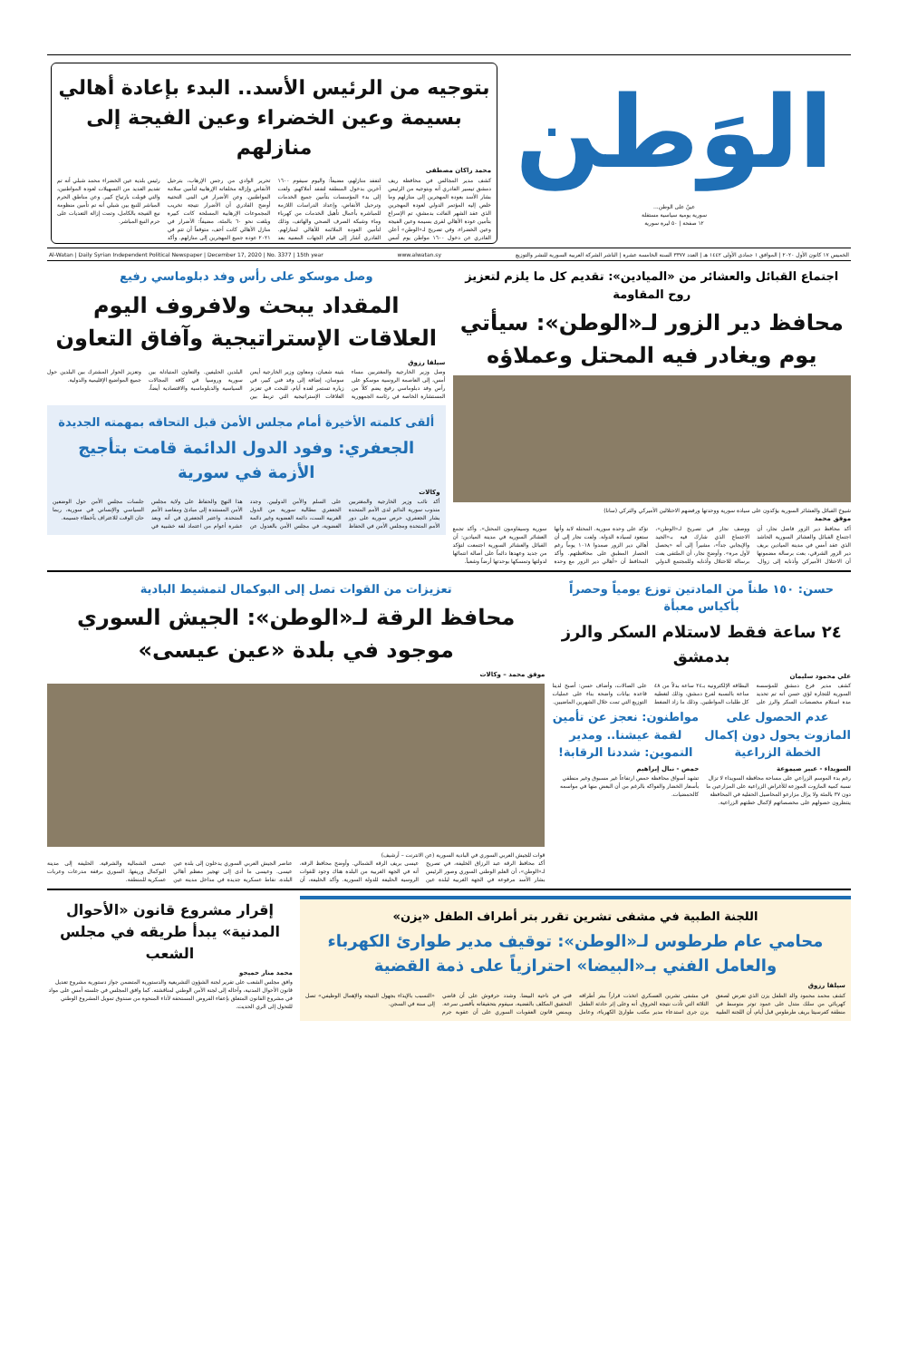الوَطن
عينٌ على الوطن...
سورية يومية سياسية مستقلة
١٢ صفحة | ٥٠ ليرة سورية
بتوجيه من الرئيس الأسد.. البدء بإعادة أهالي بسيمة وعين الخضراء وعين الفيجة إلى منازلهم
محمد راكان مصطفى
كشف مدير المجالس في محافظة ريف دمشق تيسير القادري أنه وبتوجيه من الرئيس بشار الأسد بعودة المهجرين إلى منازلهم وما خلص إليه المؤتمر الدولي لعودة المهجرين الذي عقد الشهر الفائت بدمشق، تم الإسراع بتأمين عودة الأهالي لقرى بسيمة وعين الفيجة وعين الخضراء. وفي تصريح لـ«الوطن» أعلن القادري عن دخول ١٦٠٠ مواطن يوم أمس لتفقد منازلهم، مضيفاً: واليوم سيقوم ١٦٠٠ آخرين بدخول المنطقة لتفقد أملاكهم. ولفت إلى بدء المؤسسات بتأمين جميع الخدمات وترحيل الأنقاض، وإعداد الدراسات اللازمة للمباشرة بأعمال تأهيل الخدمات من كهرباء وماء وشبكة الصرف الصحي والهاتف، وذلك لتأمين العودة الملائمة للأهالي لمنازلهم. القادري أشار إلى قيام الجهات المعنية بعد تحرير الوادي من رجس الإرهاب، بترحيل الأنقاض وإزالة مخلفاته الإرهابية لتأمين سلامة المواطنين. وعن الأضرار في البنى التحتية أوضح القادري أن الأضرار نتيجة تخريب المجموعات الإرهابية المسلحة كانت كبيرة وبلغت نحو ٦٠ بالمئة، مضيفاً: الأضرار في منازل الأهالي كانت أخف، متوقعاً أن تتم في ٢٠٢١ عودة جميع المهجرين إلى منازلهم. وأكد رئيس بلدية عين الخضراء محمد شبلي أنه تم تقديم العديد من التسهيلات لعودة المواطنين، والتي قوبلت بارتياح كبير. وعن مناطق الحرم المباشر للنبع بين شبلي أنه تم تأمين منظومة نبع الفيجة بالكامل، وتمت إزالة التعديات على حرم النبع المباشر.
الخميس ١٧ كانون الأول ٢٠٢٠ | الموافق ١ جمادى الأولى ١٤٤٢ هـ | العدد ٣٣٧٧ السنة الخامسة عشرة | الناشر الشركة العربية السورية للنشر والتوزيع www.alwatan.sy Al-Watan | Daily Syrian Independent Political Newspaper | December 17, 2020 | No. 3377 | 15th year
اجتماع القبائل والعشائر من «الميادين»: تقديم كل ما يلزم لتعزيز روح المقاومة
محافظ دير الزور لـ«الوطن»: سيأتي يوم ويغادر فيه المحتل وعملاؤه
شيوخ القبائل والعشائر السورية يؤكدون على سيادة سورية ووحدتها ورفضهم الاحتلالين الأميركي والتركي (سانا)
موفق محمد
أكد محافظ دير الزور فاضل نجار، أن اجتماع القبائل والعشائر السورية الحاشد الذي عقد أمس في مدينة الميادين بريف دير الزور الشرقي، بعث برسالة مضمونها أن الاحتلال الأميركي وأذنابه إلى زوال. ووصف نجار في تصريح لـ«الوطن»، الاجتماع الذي شارك فيه بـ«الجيد والإيجابي جداً»، مشيراً إلى أنه «يحصل لأول مرة». وأوضح نجار، أن الملتقى بعث برسالة للاحتلال وأذنابه وللمجتمع الدولي تؤكد على وحدة سورية. المحتلة لابد وأنها ستعود لسيادة الدولة. ولفت نجار إلى أن أهالي دير الزور صمدوا ١٠١٨ يوماً رغم الحصار المطبق على محافظتهم. وأكد المحافظ أن «أهالي دير الزور مع وحدة سورية وسيقاومون المحتل». وأكد تجمع العشائر السورية في مدينة الميادين: أن القبائل والعشائر السورية اجتمعت لتؤكد من جديد وعهدها دائماً على أصالة انتمائها لدولتها وتمسكها بوحدتها أرضاً وشعباً.
وصل موسكو على رأس وفد دبلوماسي رفيع
المقداد يبحث ولافروف اليوم العلاقات الإستراتيجية وآفاق التعاون
سيلفا رزوق
وصل وزير الخارجية والمغتربين مساء أمس، إلى العاصمة الروسية موسكو على رأس وفد دبلوماسي رفيع يضم كلاً من المستشارة الخاصة في رئاسة الجمهورية بثينة شعبان، ومعاون وزير الخارجية أيمن سوسان، إضافة إلى وفد فني كبير، في زيارة تستمر لعدة أيام، للبحث في تعزيز العلاقات الإستراتيجية التي تربط بين البلدين الحليفين. والتعاون المتبادلة بين سورية وروسيا في كافة المجالات السياسية والدبلوماسية والاقتصادية أيضاً، وتعزيز الحوار المشترك بين البلدين حول جميع المواضيع الإقليمية والدولية.
ألقى كلمته الأخيرة أمام مجلس الأمن قبل التحاقه بمهمته الجديدة
الجعفري: وفود الدول الدائمة قامت بتأجيج الأزمة في سورية
وكالات
أكد نائب وزير الخارجية والمغتربين مندوب سورية الدائم لدى الأمم المتحدة بشار الجعفري، حرص سورية على دور الأمم المتحدة ومجلس الأمن في الحفاظ على السلم والأمن الدوليين. وجدد الجعفري مطالبة سورية من الدول الغربية الست، دائمة العضوية وغير دائمة العضوية، في مجلس الأمن بالعدول عن هذا النهج والحفاظ على ولاية مجلس الأمن المستندة إلى مبادئ ومقاصد الأمم المتحدة. واعتبر الجعفري في أنه وبعد عشرة أعوام من اعتماد لغة خشبية في جلسات مجلس الأمن حول الوضعين السياسي والإنساني في سورية، ربما حان الوقت للاعتراف بأخطاء جسيمة.
حسن: ١٥٠ طناً من المادتين توزع يومياً وحصراً بأكياس معبأة
٢٤ ساعة فقط لاستلام السكر والرز بدمشق
علي محمود سليمان
كشف مدير فرع دمشق للمؤسسة السورية للتجارة لؤي حسن أنه تم تحديد مدة استلام مخصصات السكر والرز على البطاقة الإلكترونية بـ٢٤ ساعة بدلاً من ٤٨ ساعة بالنسبة لفرع دمشق، وذلك لتغطية كل طلبات المواطنين. وذلك ما زاد الضغط على الصالات، وأضاف حسن: أصبح لدينا قاعدة بيانات واضحة بناء على عمليات التوزيع التي تمت خلال الشهرين الماضيين.
عدم الحصول على المازوت يحول دون إكمال الخطة الزراعية
السويداء - عبير صيموعة
رغم بدء الموسم الزراعي على مساحة محافظة السويداء لا تزال نسبة كمية المازوت الموزعة للأغراض الزراعية على المزارعين ما دون ٣٧ بالمئة ولا يزال مزارعو المحاصيل الحقلية في المحافظة ينتظرون حصولهم على مخصصاتهم لإكمال خطتهم الزراعية.
مواطنون: نعجز عن تأمين لقمة عيشنا.. ومدير التموين: شددنا الرقابة!
حمص - نبال إبراهيم
تشهد أسواق محافظة حمص ارتفاعاً غير مسبوق وغير منطقي بأسعار الخضار والفواكه بالرغم من أن البعض منها في مواسمه كالحمضيات.
تعزيزات من القوات تصل إلى البوكمال لتمشيط البادية
محافظ الرقة لـ«الوطن»: الجيش السوري موجود في بلدة «عين عيسى»
موفق محمد – وكالات
قوات للجيش العربي السوري في البادية السورية (عن الانترنت – أرشيف)
أكد محافظ الرقة عبد الرزاق الخليفة، في تصريح لـ«الوطن»، أن العلم الوطني السوري وصور الرئيس بشار الأسد مرفوعة في الجهة الغربية لبلدة عين عيسى بريف الرقة الشمالي. وأوضح محافظ الرقة، أنه في الجهة الغربية من البلدة هناك وجود للقوات الروسية الحليفة للدولة السورية. وأكد الخليفة، أن عناصر الجيش العربي السوري يدخلون إلى بلدة عين عيسى. وعيسى ما أدى إلى تهجير معظم أهالي البلدة. نقاط عسكرية جديدة في مداخل مدينة عين عيسى الشمالية والشرقية. الحليفة إلى مدينة البوكمال وريفها. السوري برفقة مدرعات وعربات عسكرية للمنطقة.
اللجنة الطبية في مشفى تشرين تقرر بتر أطراف الطفل «يزن»
محامي عام طرطوس لـ«الوطن»: توقيف مدير طوارئ الكهرباء والعامل الفني بـ«البيضا» احترازياً على ذمة القضية
سيلفا رزوق
كشف محمد محمود والد الطفل يزن الذي تعرض لصعق كهربائي من سلك متدل على عمود توتر متوسط في منطقة كفرسيتا بريف طرطوس قبل أيام، أن اللجنة الطبية في مشفى تشرين العسكري اتخذت قراراً ببتر أطرافه الثلاثة التي تأذت نتيجة الحروق. أنه وعلى إثر حادثة الطفل يزن جرى استدعاء مدير مكتب طوارئ الكهرباء، وعامل فني في ناحية البيضا. وشدد حرفوش على أن قاضي التحقيق المكلف بالقضية، سيقوم بتحقيقاته بأقصى سرعة. ويمنص قانون العقوبات السوري على أن عقوبة جرم «التسبب بالإيذاء بجهول النتيجة والإهمال الوظيفي» تصل إلى سنة في السجن.
إقرار مشروع قانون «الأحوال المدنية» يبدأ طريقه في مجلس الشعب
محمد منار حميجو
وافق مجلس الشعب على تقرير لجنة الشؤون التشريعية والدستورية المتضمن جواز دستورية مشروع تعديل قانون الأحوال المدنية، وأحاله إلى لجنة الأمن الوطني لمناقشته. كما وافق المجلس في جلسته أمس على مواد في مشروع القانون المتعلق بإعفاء القروض المستحقة لأداء المنحوة من صندوق تمويل المشروع الوطني للتحول إلى الري الحديث.